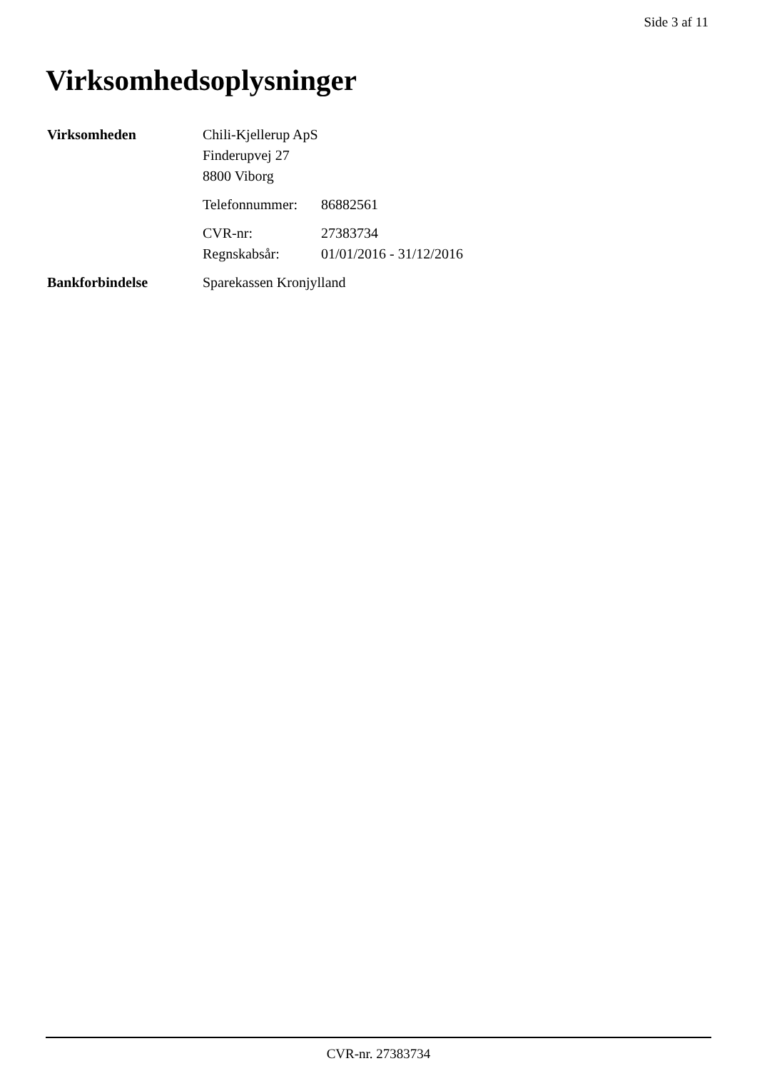Side 3 af 11
Virksomhedsoplysninger
| Virksomheden | Chili-Kjellerup ApS | |
| | Finderupvej 27 | |
| | 8800 Viborg | |
| | Telefonnummer: | 86882561 |
| | CVR-nr: | 27383734 |
| | Regnskabsår: | 01/01/2016 - 31/12/2016 |
| Bankforbindelse | Sparekassen Kronjylland | |
CVR-nr. 27383734